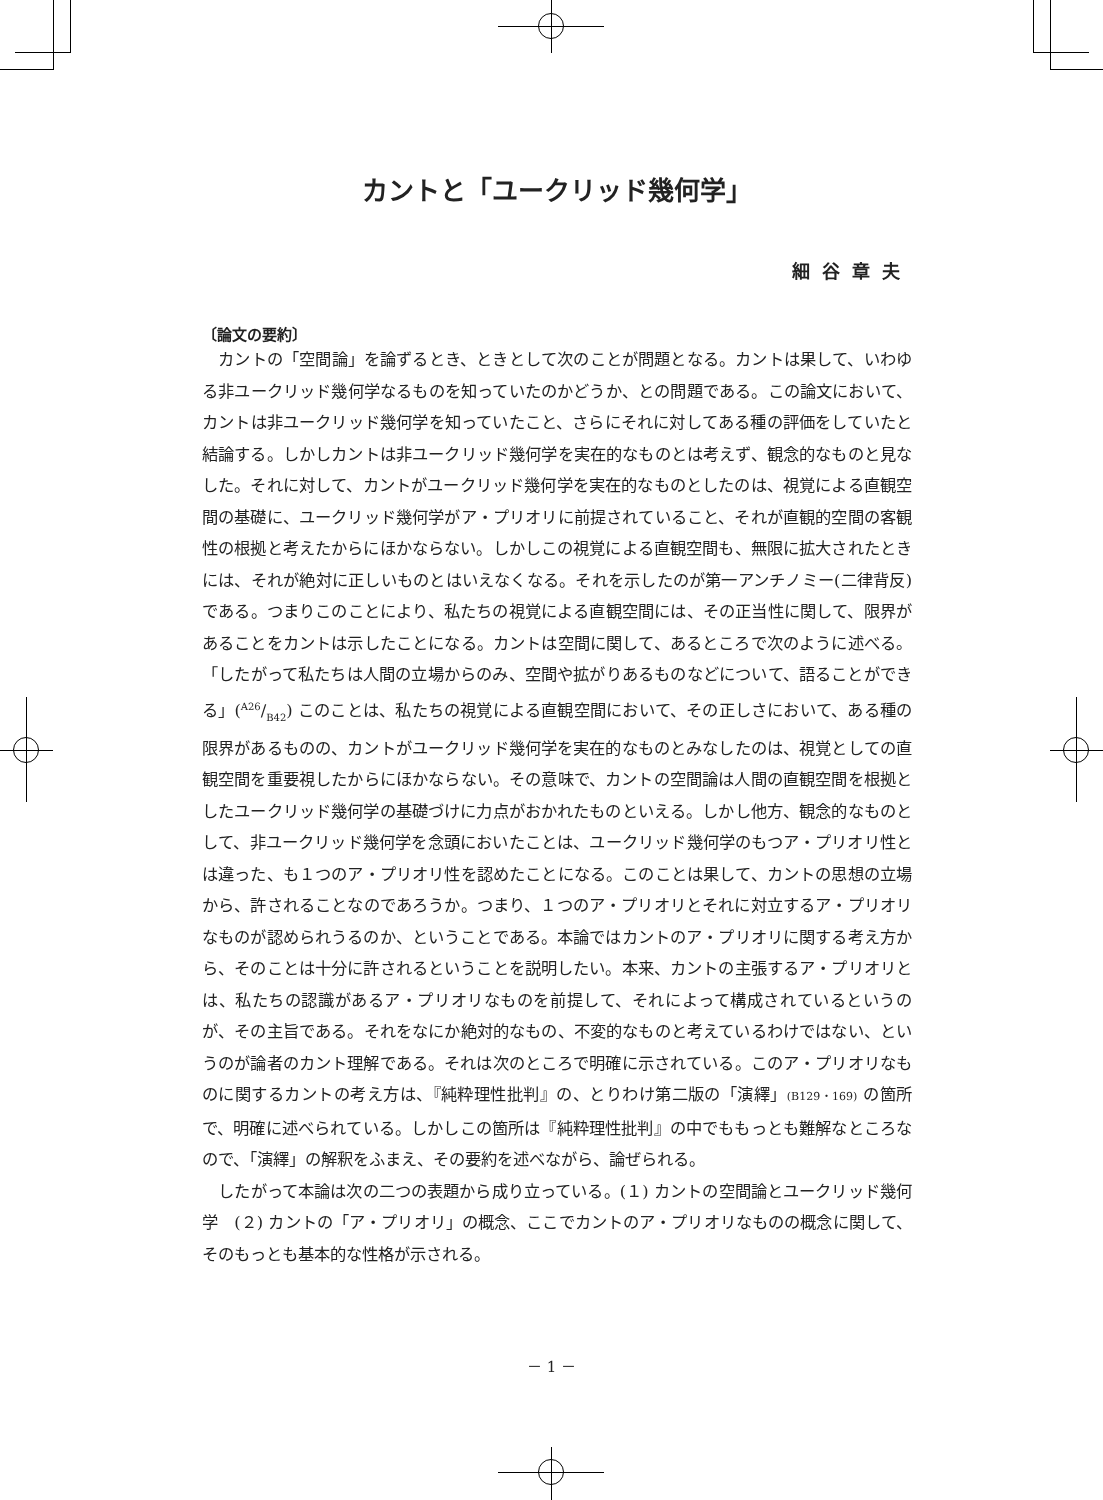カントと「ユークリッド幾何学」
細谷章夫
〔論文の要約〕
カントの「空間論」を論ずるとき、ときとして次のことが問題となる。カントは果して、いわゆる非ユークリッド幾何学なるものを知っていたのかどうか、との問題である。この論文において、カントは非ユークリッド幾何学を知っていたこと、さらにそれに対してある種の評価をしていたと結論する。しかしカントは非ユークリッド幾何学を実在的なものとは考えず、観念的なものと見なした。それに対して、カントがユークリッド幾何学を実在的なものとしたのは、視覚による直観空間の基礎に、ユークリッド幾何学がア・プリオリに前提されていること、それが直観的空間の客観性の根拠と考えたからにほかならない。しかしこの視覚による直観空間も、無限に拡大されたときには、それが絶対に正しいものとはいえなくなる。それを示したのが第一アンチノミー(二律背反)である。つまりこのことにより、私たちの視覚による直観空間には、その正当性に関して、限界があることをカントは示したことになる。カントは空間に関して、あるところで次のように述べる。「したがって私たちは人間の立場からのみ、空間や拡がりあるものなどについて、語ることができる」(A26/B42) このことは、私たちの視覚による直観空間において、その正しさにおいて、ある種の限界があるものの、カントがユークリッド幾何学を実在的なものとみなしたのは、視覚としての直観空間を重要視したからにほかならない。その意味で、カントの空間論は人間の直観空間を根拠としたユークリッド幾何学の基礎づけに力点がおかれたものといえる。しかし他方、観念的なものとして、非ユークリッド幾何学を念頭においたことは、ユークリッド幾何学のもつア・プリオリ性とは違った、も１つのア・プリオリ性を認めたことになる。このことは果して、カントの思想の立場から、許されることなのであろうか。つまり、１つのア・プリオリとそれに対立するア・プリオリなものが認められうるのか、ということである。本論ではカントのア・プリオリに関する考え方から、そのことは十分に許されるということを説明したい。本来、カントの主張するア・プリオリとは、私たちの認識があるア・プリオリなものを前提して、それによって構成されているというのが、その主旨である。それをなにか絶対的なもの、不変的なものと考えているわけではない、というのが論者のカント理解である。それは次のところで明確に示されている。このア・プリオリなものに関するカントの考え方は、『純粋理性批判』の、とりわけ第二版の「演繹」(B129・169) の箇所で、明確に述べられている。しかしこの箇所は『純粋理性批判』の中でももっとも難解なところなので、「演繹」の解釈をふまえ、その要約を述べながら、論ぜられる。
したがって本論は次の二つの表題から成り立っている。(１) カントの空間論とユークリッド幾何学　(２) カントの「ア・プリオリ」の概念、ここでカントのア・プリオリなものの概念に関して、そのもっとも基本的な性格が示される。
－ 1 －